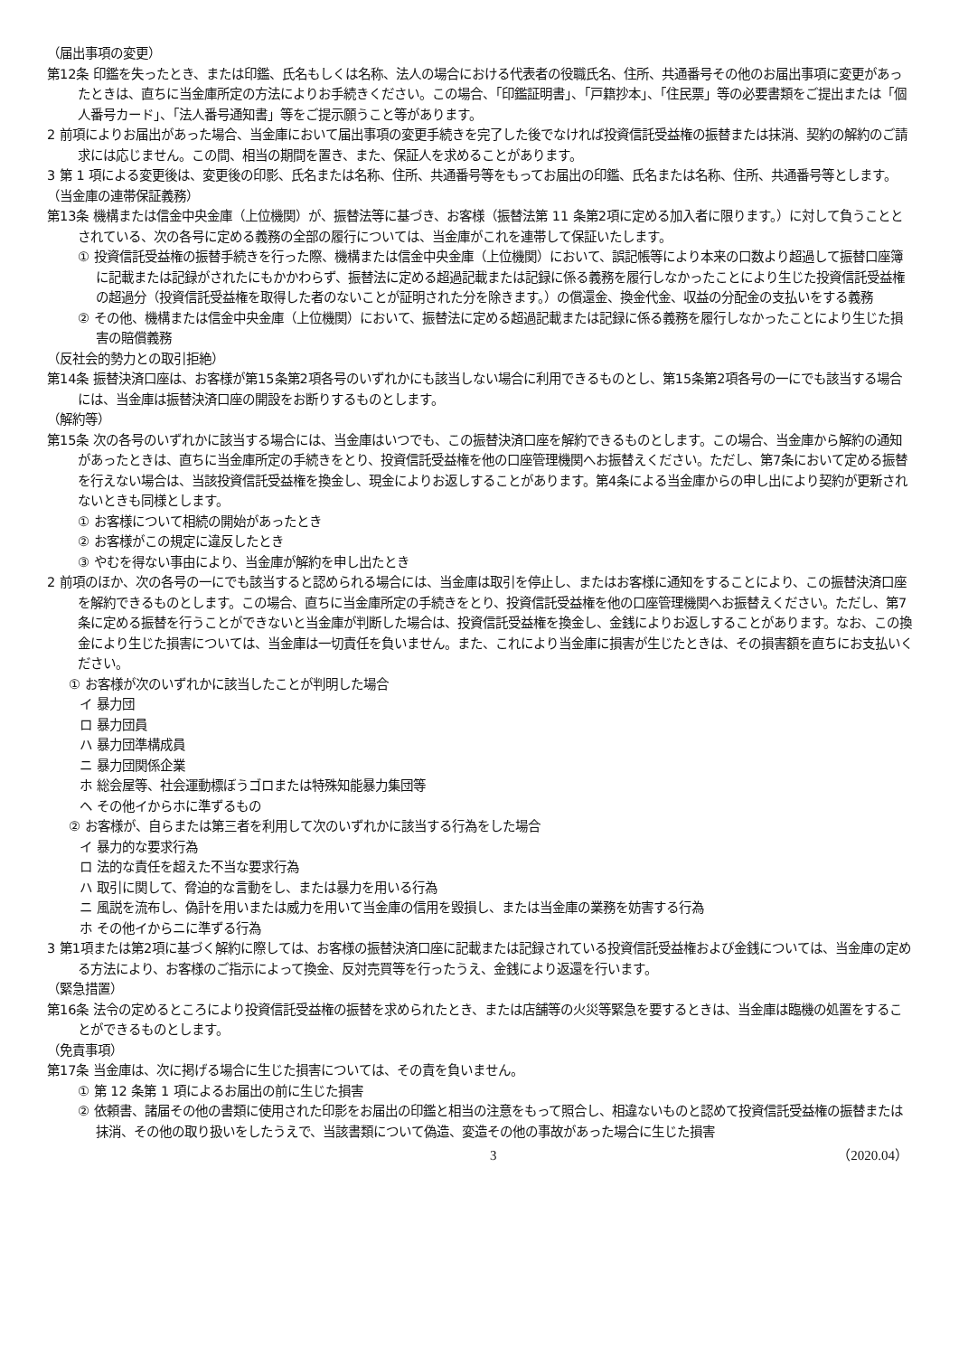（届出事項の変更）
第12条 印鑑を失ったとき、または印鑑、氏名もしくは名称、法人の場合における代表者の役職氏名、住所、共通番号その他のお届出事項に変更があったときは、直ちに当金庫所定の方法によりお手続きください。この場合、「印鑑証明書」、「戸籍抄本」、「住民票」等の必要書類をご提出または「個人番号カード」、「法人番号通知書」等をご提示願うこと等があります。
2 前項によりお届出があった場合、当金庫において届出事項の変更手続きを完了した後でなければ投資信託受益権の振替または抹消、契約の解約のご請求には応じません。この間、相当の期間を置き、また、保証人を求めることがあります。
3 第 1 項による変更後は、変更後の印影、氏名または名称、住所、共通番号等をもってお届出の印鑑、氏名または名称、住所、共通番号等とします。
（当金庫の連帯保証義務）
第13条 機構または信金中央金庫（上位機関）が、振替法等に基づき、お客様（振替法第 11 条第2項に定める加入者に限ります。）に対して負うこととされている、次の各号に定める義務の全部の履行については、当金庫がこれを連帯して保証いたします。
① 投資信託受益権の振替手続きを行った際、機構または信金中央金庫（上位機関）において、誤記帳等により本来の口数より超過して振替口座簿に記載または記録がされたにもかかわらず、振替法に定める超過記載または記録に係る義務を履行しなかったことにより生じた投資信託受益権の超過分（投資信託受益権を取得した者のないことが証明された分を除きます。）の償還金、換金代金、収益の分配金の支払いをする義務
② その他、機構または信金中央金庫（上位機関）において、振替法に定める超過記載または記録に係る義務を履行しなかったことにより生じた損害の賠償義務
（反社会的勢力との取引拒絶）
第14条 振替決済口座は、お客様が第15条第2項各号のいずれかにも該当しない場合に利用できるものとし、第15条第2項各号の一にでも該当する場合には、当金庫は振替決済口座の開設をお断りするものとします。
（解約等）
第15条 次の各号のいずれかに該当する場合には、当金庫はいつでも、この振替決済口座を解約できるものとします。この場合、当金庫から解約の通知があったときは、直ちに当金庫所定の手続きをとり、投資信託受益権を他の口座管理機関へお振替えください。ただし、第7条において定める振替を行えない場合は、当該投資信託受益権を換金し、現金によりお返しすることがあります。第4条による当金庫からの申し出により契約が更新されないときも同様とします。
① お客様について相続の開始があったとき
② お客様がこの規定に違反したとき
③ やむを得ない事由により、当金庫が解約を申し出たとき
2 前項のほか、次の各号の一にでも該当すると認められる場合には、当金庫は取引を停止し、またはお客様に通知をすることにより、この振替決済口座を解約できるものとします。この場合、直ちに当金庫所定の手続きをとり、投資信託受益権を他の口座管理機関へお振替えください。ただし、第7条に定める振替を行うことができないと当金庫が判断した場合は、投資信託受益権を換金し、金銭によりお返しすることがあります。なお、この換金により生じた損害については、当金庫は一切責任を負いません。また、これにより当金庫に損害が生じたときは、その損害額を直ちにお支払いください。
① お客様が次のいずれかに該当したことが判明した場合
イ 暴力団
ロ 暴力団員
ハ 暴力団準構成員
ニ 暴力団関係企業
ホ 総会屋等、社会運動標ぼうゴロまたは特殊知能暴力集団等
ヘ その他イからホに準ずるもの
② お客様が、自らまたは第三者を利用して次のいずれかに該当する行為をした場合
イ 暴力的な要求行為
ロ 法的な責任を超えた不当な要求行為
ハ 取引に関して、脅迫的な言動をし、または暴力を用いる行為
ニ 風説を流布し、偽計を用いまたは威力を用いて当金庫の信用を毀損し、または当金庫の業務を妨害する行為
ホ その他イからニに準ずる行為
3 第1項または第2項に基づく解約に際しては、お客様の振替決済口座に記載または記録されている投資信託受益権および金銭については、当金庫の定める方法により、お客様のご指示によって換金、反対売買等を行ったうえ、金銭により返還を行います。
（緊急措置）
第16条 法令の定めるところにより投資信託受益権の振替を求められたとき、または店舗等の火災等緊急を要するときは、当金庫は臨機の処置をすることができるものとします。
（免責事項）
第17条 当金庫は、次に掲げる場合に生じた損害については、その責を負いません。
① 第 12 条第 1 項によるお届出の前に生じた損害
② 依頼書、諸届その他の書類に使用された印影をお届出の印鑑と相当の注意をもって照合し、相違ないものと認めて投資信託受益権の振替または抹消、その他の取り扱いをしたうえで、当該書類について偽造、変造その他の事故があった場合に生じた損害
3 （2020.04）